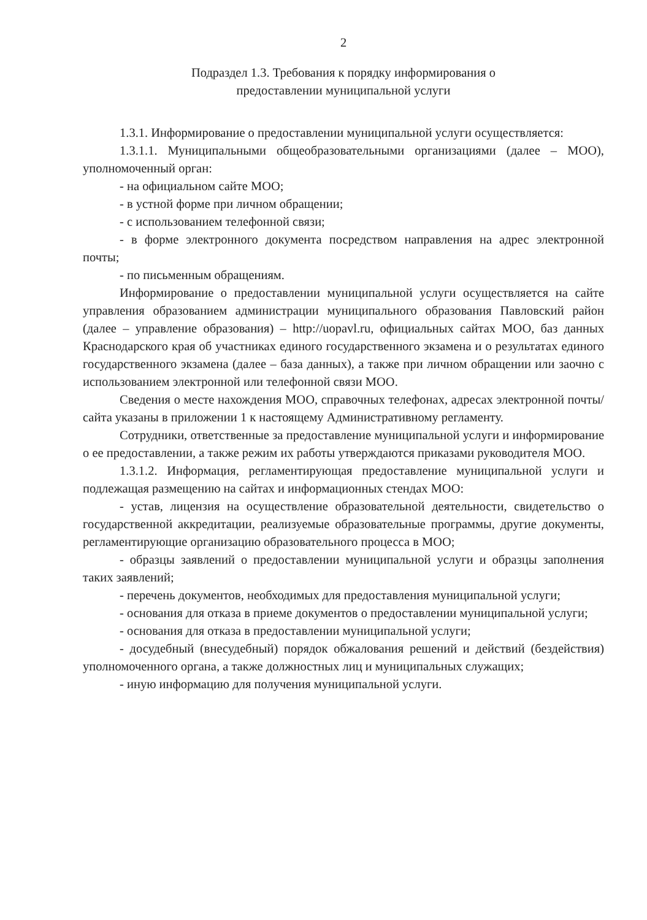2
Подраздел 1.3. Требования к порядку информирования о
предоставлении муниципальной услуги
1.3.1. Информирование о предоставлении муниципальной услуги осуществляется:
1.3.1.1. Муниципальными общеобразовательными организациями (далее – МОО), уполномоченный орган:
- на официальном сайте МОО;
- в устной форме при личном обращении;
- с использованием телефонной связи;
- в форме электронного документа посредством направления на адрес электронной почты;
- по письменным обращениям.
Информирование о предоставлении муниципальной услуги осуществляется на сайте управления образованием администрации муниципального образования Павловский район (далее – управление образования) – http://uopavl.ru, официальных сайтах МОО, баз данных Краснодарского края об участниках единого государственного экзамена и о результатах единого государственного экзамена (далее – база данных), а также при личном обращении или заочно с использованием электронной или телефонной связи МОО.
Сведения о месте нахождения МОО, справочных телефонах, адресах электронной почты/сайта указаны в приложении 1 к настоящему Административному регламенту.
Сотрудники, ответственные за предоставление муниципальной услуги и информирование о ее предоставлении, а также режим их работы утверждаются приказами руководителя МОО.
1.3.1.2. Информация, регламентирующая предоставление муниципальной услуги и подлежащая размещению на сайтах и информационных стендах МОО:
- устав, лицензия на осуществление образовательной деятельности, свидетельство о государственной аккредитации, реализуемые образовательные программы, другие документы, регламентирующие организацию образовательного процесса в МОО;
- образцы заявлений о предоставлении муниципальной услуги и образцы заполнения таких заявлений;
- перечень документов, необходимых для предоставления муниципальной услуги;
- основания для отказа в приеме документов о предоставлении муниципальной услуги;
- основания для отказа в предоставлении муниципальной услуги;
- досудебный (внесудебный) порядок обжалования решений и действий (бездействия) уполномоченного органа, а также должностных лиц и муниципальных служащих;
- иную информацию для получения муниципальной услуги.